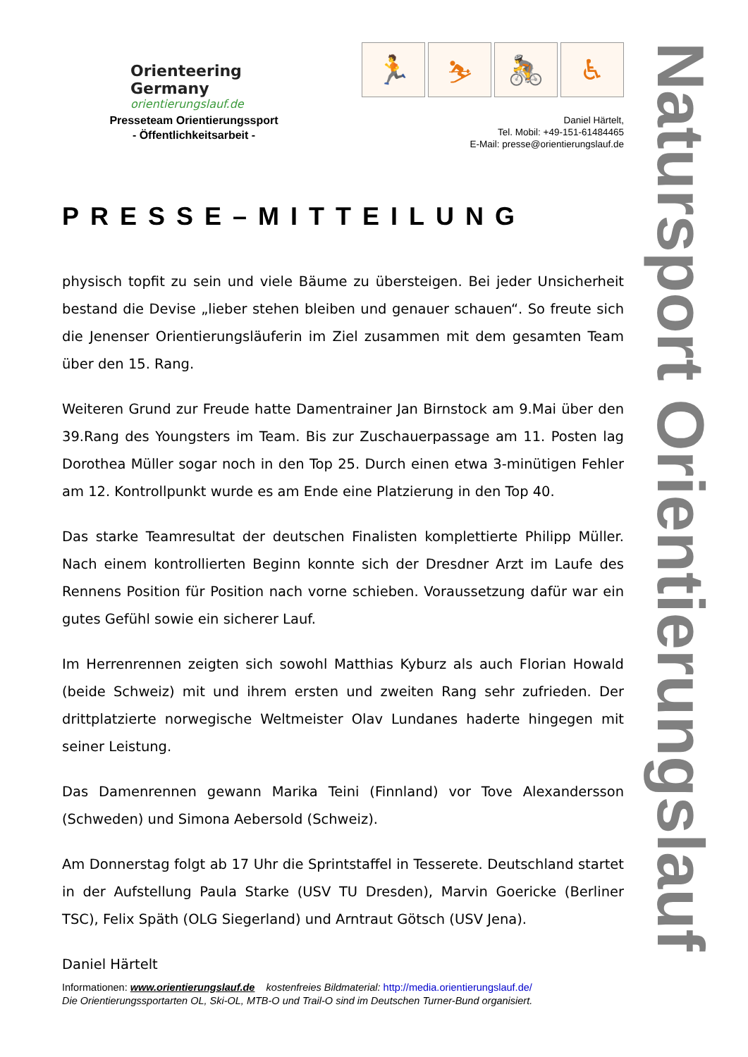Orienteering Germany
orientierungslauf.de
🏃 ⛷ 🚴 ♿
Presseteam Orientierungssport
- Öffentlichkeitsarbeit -
Daniel Härtelt,
Tel. Mobil: +49-151-61484465
E-Mail: presse@orientierungslauf.de
PRESSE–MITTEILUNG
physisch topfit zu sein und viele Bäume zu übersteigen. Bei jeder Unsicherheit bestand die Devise „lieber stehen bleiben und genauer schauen“. So freute sich die Jenenser Orientierungsläuferin im Ziel zusammen mit dem gesamten Team über den 15. Rang.
Weiteren Grund zur Freude hatte Damentrainer Jan Birnstock am 9.Mai über den 39.Rang des Youngsters im Team. Bis zur Zuschauerpassage am 11. Posten lag Dorothea Müller sogar noch in den Top 25. Durch einen etwa 3-minütigen Fehler am 12. Kontrollpunkt wurde es am Ende eine Platzierung in den Top 40.
Das starke Teamresultat der deutschen Finalisten komplettierte Philipp Müller. Nach einem kontrollierten Beginn konnte sich der Dresdner Arzt im Laufe des Rennens Position für Position nach vorne schieben. Voraussetzung dafür war ein gutes Gefühl sowie ein sicherer Lauf.
Im Herrenrennen zeigten sich sowohl Matthias Kyburz als auch Florian Howald (beide Schweiz) mit und ihrem ersten und zweiten Rang sehr zufrieden. Der drittplatzierte norwegische Weltmeister Olav Lundanes haderte hingegen mit seiner Leistung.
Das Damenrennen gewann Marika Teini (Finnland) vor Tove Alexandersson (Schweden) und Simona Aebersold (Schweiz).
Am Donnerstag folgt ab 17 Uhr die Sprintstaffel in Tesserete. Deutschland startet in der Aufstellung Paula Starke (USV TU Dresden), Marvin Goericke (Berliner TSC), Felix Späth (OLG Siegerland) und Arntraut Götsch (USV Jena).
Daniel Härtelt
Informationen: www.orientierungslauf.de kostenfreies Bildmaterial: http://media.orientierungslauf.de/
Die Orientierungssportarten OL, Ski-OL, MTB-O und Trail-O sind im Deutschen Turner-Bund organisiert.
Natursport Orientierungslauf